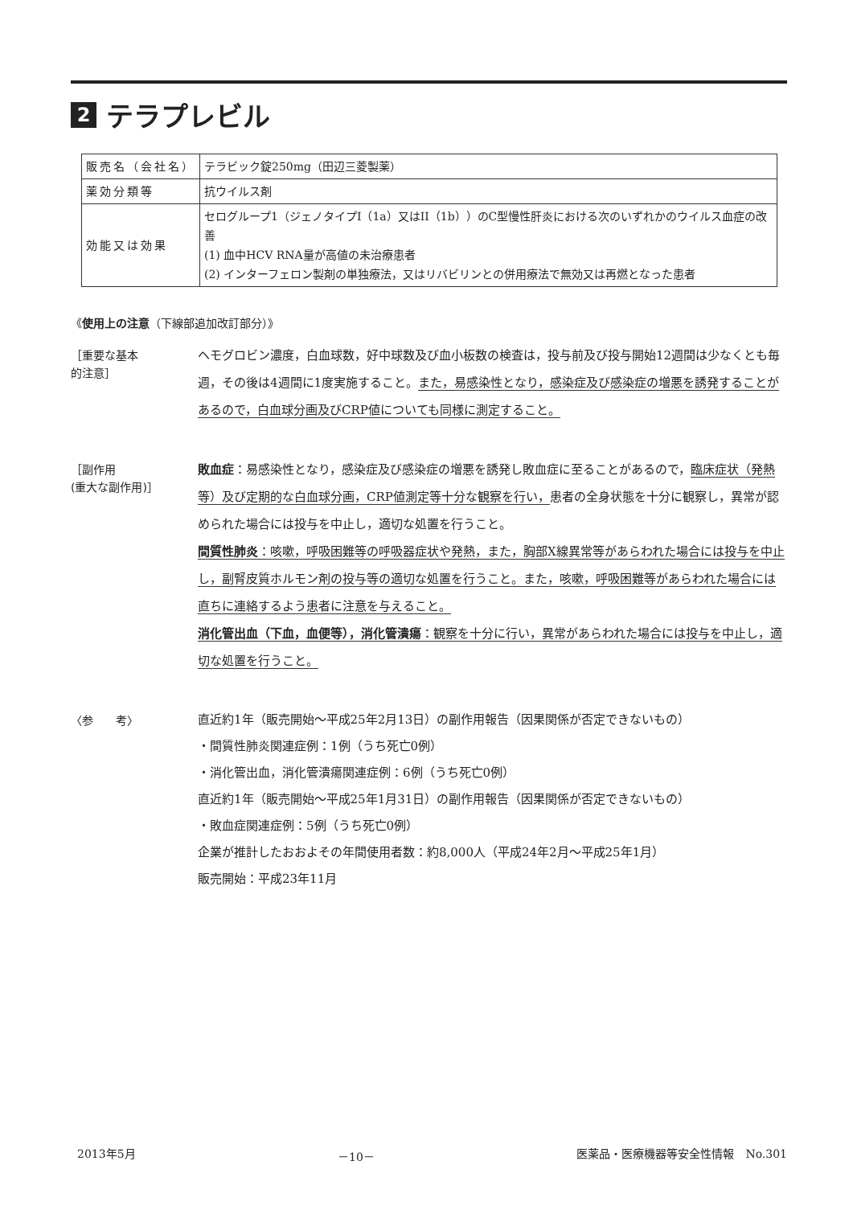2 テラプレビル
| 販売名（会社名） | テラビック錠250mg（田辺三菱製薬） |
| 薬効分類等 | 抗ウイルス剤 |
| 効能又は効果 | セログループ1（ジェノタイプI（1a）又はII（1b））のC型慢性肝炎における次のいずれかのウイルス血症の改善 (1) 血中HCV RNA量が高値の未治療患者 (2) インターフェロン製剤の単独療法，又はリバビリンとの併用療法で無効又は再燃となった患者 |
《使用上の注意（下線部追加改訂部分）》
［重要な基本
的注意］
ヘモグロビン濃度，白血球数，好中球数及び血小板数の検査は，投与前及び投与開始12週間は少なくとも毎週，その後は4週間に1度実施すること。また，易感染性となり，感染症及び感染症の増悪を誘発することがあるので，白血球分画及びCRP値についても同様に測定すること。
［副作用
(重大な副作用)］
敗血症：易感染性となり，感染症及び感染症の増悪を誘発し敗血症に至ることがあるので，臨床症状（発熱等）及び定期的な白血球分画，CRP値測定等十分な観察を行い，患者の全身状態を十分に観察し，異常が認められた場合には投与を中止し，適切な処置を行うこと。
間質性肺炎：咳嗽，呼吸困難等の呼吸器症状や発熱，また，胸部X線異常等があらわれた場合には投与を中止し，副腎皮質ホルモン剤の投与等の適切な処置を行うこと。また，咳嗽，呼吸困難等があらわれた場合には直ちに連絡するよう患者に注意を与えること。
消化管出血（下血，血便等），消化管潰瘍：観察を十分に行い，異常があらわれた場合には投与を中止し，適切な処置を行うこと。
〈参　　考〉
直近約1年（販売開始～平成25年2月13日）の副作用報告（因果関係が否定できないもの）
・間質性肺炎関連症例：1例（うち死亡0例）
・消化管出血，消化管潰瘍関連症例：6例（うち死亡0例）
直近約1年（販売開始～平成25年1月31日）の副作用報告（因果関係が否定できないもの）
・敗血症関連症例：5例（うち死亡0例）
企業が推計したおおよその年間使用者数：約8,000人（平成24年2月～平成25年1月）
販売開始：平成23年11月
2013年5月 －10－ 医薬品・医療機器等安全性情報　No.301